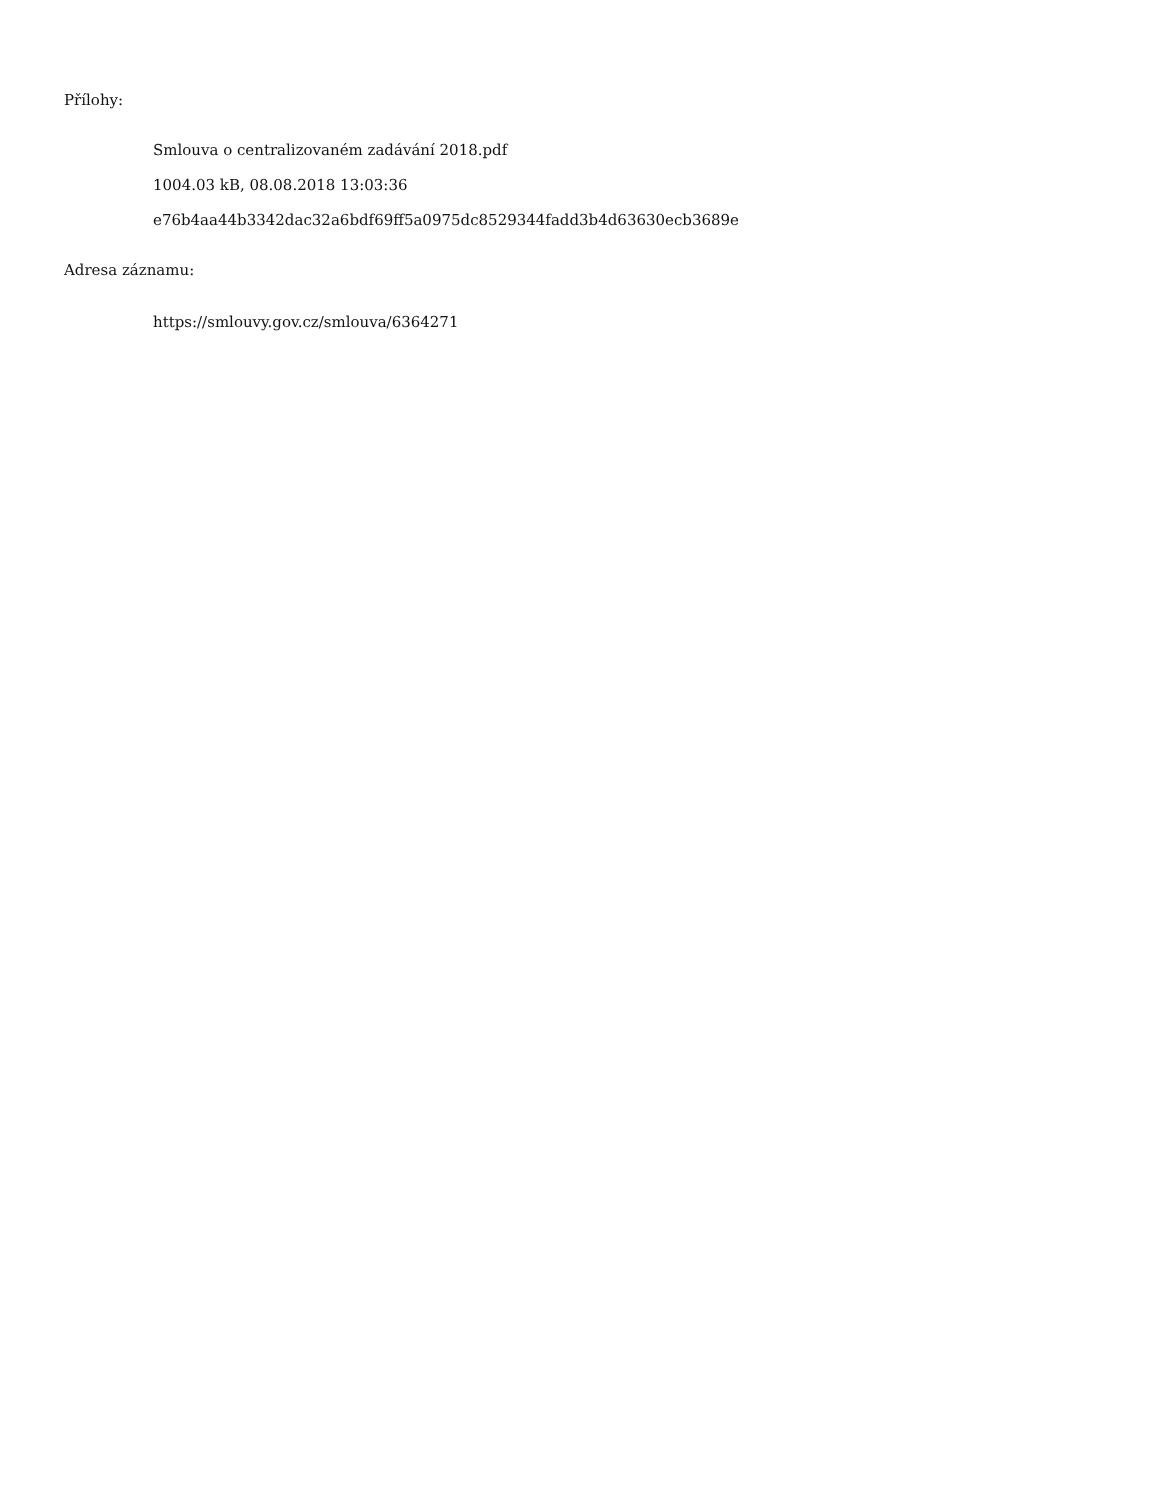Přílohy:
Smlouva o centralizovaném zadávání 2018.pdf
1004.03 kB, 08.08.2018 13:03:36
e76b4aa44b3342dac32a6bdf69ff5a0975dc8529344fadd3b4d63630ecb3689e
Adresa záznamu:
https://smlouvy.gov.cz/smlouva/6364271